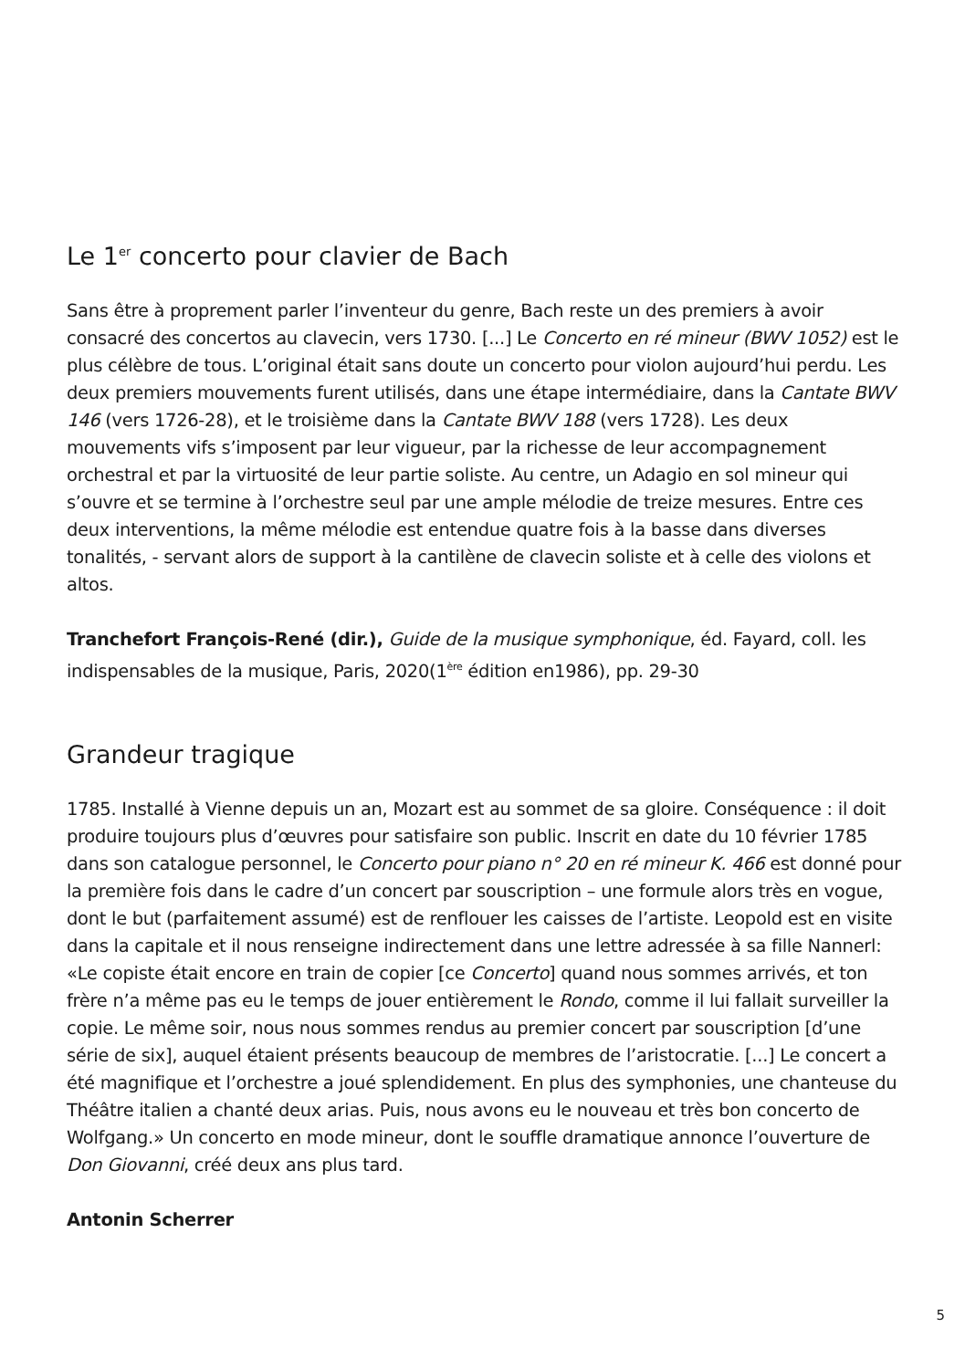Le 1<sup>er</sup> concerto pour clavier de Bach
Sans être à proprement parler l’inventeur du genre, Bach reste un des premiers à avoir consacré des concertos au clavecin, vers 1730. [...] Le Concerto en ré mineur (BWV 1052) est le plus célèbre de tous. L’original était sans doute un concerto pour violon aujourd’hui perdu. Les deux premiers mouvements furent utilisés, dans une étape intermédiaire, dans la Cantate BWV 146 (vers 1726-28), et le troisième dans la Cantate BWV 188 (vers 1728). Les deux mouvements vifs s’imposent par leur vigueur, par la richesse de leur accompagnement orchestral et par la virtuosité de leur partie soliste. Au centre, un Adagio en sol mineur qui s’ouvre et se termine à l’orchestre seul par une ample mélodie de treize mesures. Entre ces deux interventions, la même mélodie est entendue quatre fois à la basse dans diverses tonalités, - servant alors de support à la cantilène de clavecin soliste et à celle des violons et altos.
Tranchefort François-René (dir.), Guide de la musique symphonique, éd. Fayard, coll. les indispensables de la musique, Paris, 2020(1<sup>ère</sup> édition en1986), pp. 29-30
Grandeur tragique
1785. Installé à Vienne depuis un an, Mozart est au sommet de sa gloire. Conséquence : il doit produire toujours plus d’œuvres pour satisfaire son public. Inscrit en date du 10 février 1785 dans son catalogue personnel, le Concerto pour piano n° 20 en ré mineur K. 466 est donné pour la première fois dans le cadre d’un concert par souscription – une formule alors très en vogue, dont le but (parfaitement assumé) est de renflouer les caisses de l’artiste. Leopold est en visite dans la capitale et il nous renseigne indirectement dans une lettre adressée à sa fille Nannerl: «Le copiste était encore en train de copier [ce Concerto] quand nous sommes arrivés, et ton frère n’a même pas eu le temps de jouer entièrement le Rondo, comme il lui fallait surveiller la copie. Le même soir, nous nous sommes rendus au premier concert par souscription [d’une série de six], auquel étaient présents beaucoup de membres de l’aristocratie. [...] Le concert a été magnifique et l’orchestre a joué splendidement. En plus des symphonies, une chanteuse du Théâtre italien a chanté deux arias. Puis, nous avons eu le nouveau et très bon concerto de Wolfgang.» Un concerto en mode mineur, dont le souffle dramatique annonce l’ouverture de Don Giovanni, créé deux ans plus tard.
Antonin Scherrer
5